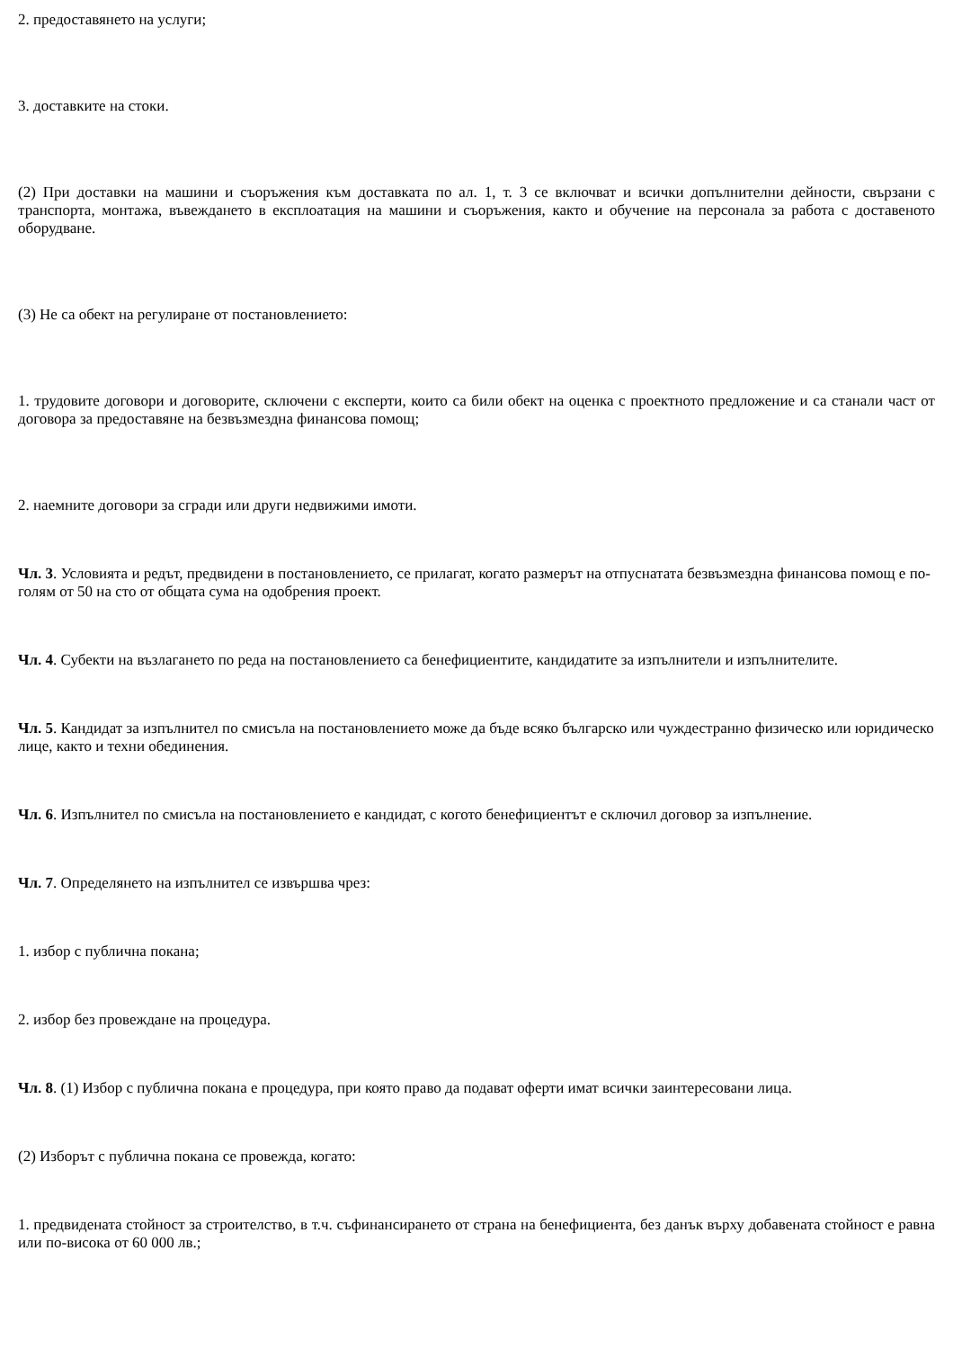2. предоставянето на услуги;
3. доставките на стоки.
(2) При доставки на машини и съоръжения към доставката по ал. 1, т. 3 се включват и всички допълнителни дейности, свързани с транспорта, монтажа, въвеждането в експлоатация на машини и съоръжения, както и обучение на персонала за работа с доставеното оборудване.
(3) Не са обект на регулиране от постановлението:
1. трудовите договори и договорите, сключени с експерти, които са били обект на оценка с проектното предложение и са станали част от договора за предоставяне на безвъзмездна финансова помощ;
2. наемните договори за сгради или други недвижими имоти.
Чл. 3. Условията и редът, предвидени в постановлението, се прилагат, когато размерът на отпуснатата безвъзмездна финансова помощ е по-голям от 50 на сто от общата сума на одобрения проект.
Чл. 4. Субекти на възлагането по реда на постановлението са бенефициентите, кандидатите за изпълнители и изпълнителите.
Чл. 5. Кандидат за изпълнител по смисъла на постановлението може да бъде всяко българско или чуждестранно физическо или юридическо лице, както и техни обединения.
Чл. 6. Изпълнител по смисъла на постановлението е кандидат, с когото бенефициентът е сключил договор за изпълнение.
Чл. 7. Определянето на изпълнител се извършва чрез:
1. избор с публична покана;
2. избор без провеждане на процедура.
Чл. 8. (1) Избор с публична покана е процедура, при която право да подават оферти имат всички заинтересовани лица.
(2) Изборът с публична покана се провежда, когато:
1. предвидената стойност за строителство, в т.ч. съфинансирането от страна на бенефициента, без данък върху добавената стойност е равна или по-висока от 60 000 лв.;